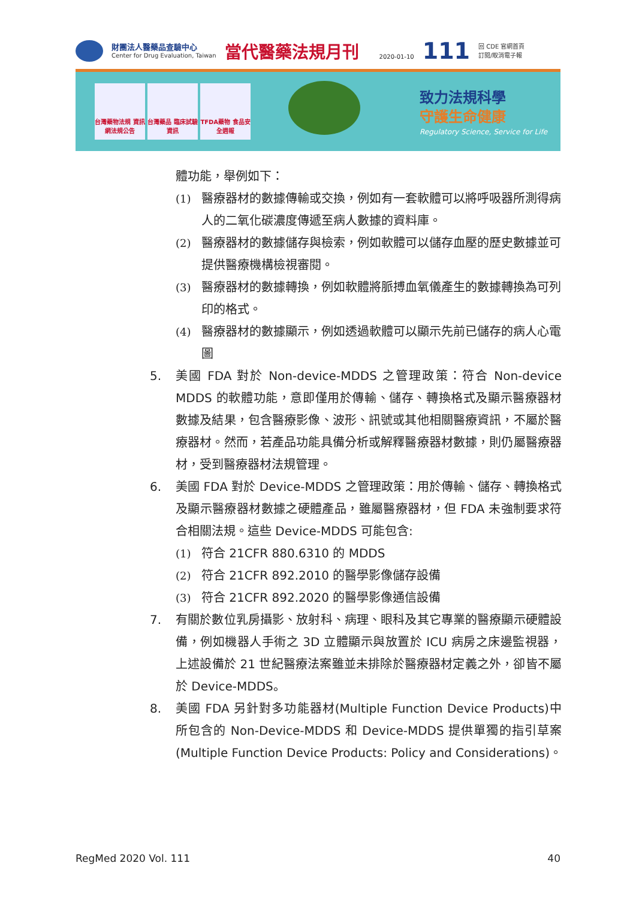財團法人醫藥品查驗中心
Center for Drug Evaluation, Taiwan
當代醫藥法規月刊
2020-01-10
111
回 CDE 官網首頁
訂閱/取消電子報
台灣藥物法規 資訊網法規公告
台灣藥品 臨床試驗資訊
TFDA藥物 食品安全週報
致力法規科學
守護生命健康
Regulatory Science, Service for Life
體功能，舉例如下：
(1) 醫療器材的數據傳輸或交換，例如有一套軟體可以將呼吸器所測得病人的二氧化碳濃度傳遞至病人數據的資料庫。
(2) 醫療器材的數據儲存與檢索，例如軟體可以儲存血壓的歷史數據並可提供醫療機構檢視審閱。
(3) 醫療器材的數據轉換，例如軟體將脈搏血氧儀產生的數據轉換為可列印的格式。
(4) 醫療器材的數據顯示，例如透過軟體可以顯示先前已儲存的病人心電圖
5. 美國 FDA 對於 Non-device-MDDS 之管理政策：符合 Non-device MDDS 的軟體功能，意即僅用於傳輸、儲存、轉換格式及顯示醫療器材數據及結果，包含醫療影像、波形、訊號或其他相關醫療資訊，不屬於醫療器材。然而，若產品功能具備分析或解釋醫療器材數據，則仍屬醫療器材，受到醫療器材法規管理。
6. 美國 FDA 對於 Device-MDDS 之管理政策：用於傳輸、儲存、轉換格式及顯示醫療器材數據之硬體產品，雖屬醫療器材，但 FDA 未強制要求符合相關法規。這些 Device-MDDS 可能包含:
(1) 符合 21CFR 880.6310 的 MDDS
(2) 符合 21CFR 892.2010 的醫學影像儲存設備
(3) 符合 21CFR 892.2020 的醫學影像通信設備
7. 有關於數位乳房攝影、放射科、病理、眼科及其它專業的醫療顯示硬體設備，例如機器人手術之 3D 立體顯示與放置於 ICU 病房之床邊監視器，上述設備於 21 世紀醫療法案雖並未排除於醫療器材定義之外，卻皆不屬於 Device-MDDS。
8. 美國 FDA 另針對多功能器材(Multiple Function Device Products)中所包含的 Non-Device-MDDS 和 Device-MDDS 提供單獨的指引草案 (Multiple Function Device Products: Policy and Considerations)。
RegMed 2020 Vol. 111 40